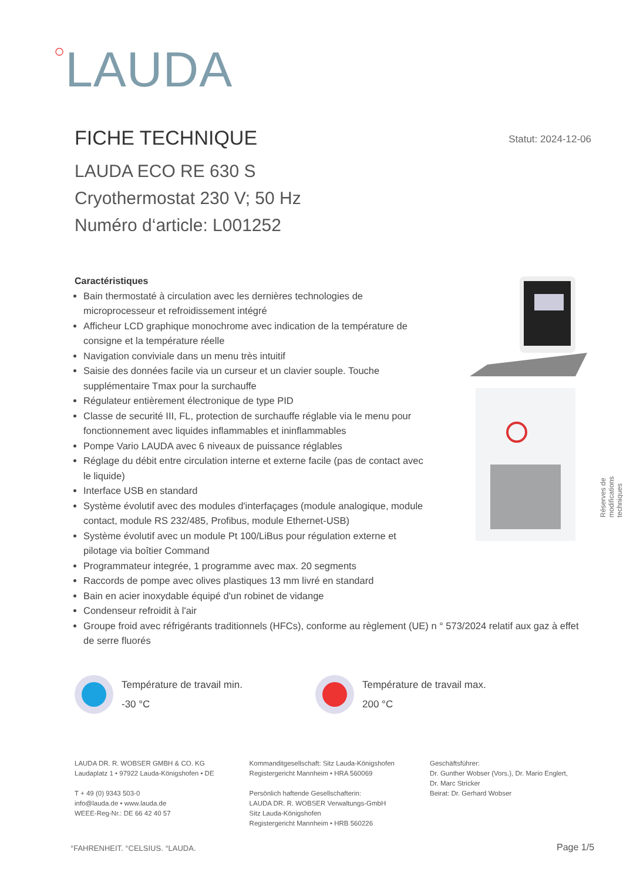○LAUDA
FICHE TECHNIQUE Statut: 2024-12-06
LAUDA ECO RE 630 S
Cryothermostat 230 V; 50 Hz
Numéro d‘article: L001252
Caractéristiques
Bain thermostaté à circulation avec les dernières technologies de microprocesseur et refroidissement intégré
Afficheur LCD graphique monochrome avec indication de la température de consigne et la température réelle
Navigation conviviale dans un menu très intuitif
Saisie des données facile via un curseur et un clavier souple. Touche supplémentaire Tmax pour la surchauffe
Régulateur entièrement électronique de type PID
Classe de securité III, FL, protection de surchauffe réglable via le menu pour fonctionnement avec liquides inflammables et ininflammables
Pompe Vario LAUDA avec 6 niveaux de puissance réglables
Réglage du débit entre circulation interne et externe facile (pas de contact avec le liquide)
Interface USB en standard
Système évolutif avec des modules d'interfaçages (module analogique, module contact, module RS 232/485, Profibus, module Ethernet-USB)
Système évolutif avec un module Pt 100/LiBus pour régulation externe et pilotage via boîtier Command
Programmateur integrée, 1 programme avec max. 20 segments
Raccords de pompe avec olives plastiques 13 mm livré en standard
Bain en acier inoxydable équipé d'un robinet de vidange
Condenseur refroidit à l'air
Groupe froid avec réfrigérants traditionnels (HFCs), conforme au règlement (UE) n ° 573/2024 relatif aux gaz à effet de serre fluorés
Réserves de modifications techniques
Température de travail min.
-30 °C
Température de travail max.
200 °C
LAUDA DR. R. WOBSER GMBH & CO. KG
Laudaplatz 1 • 97922 Lauda-Königshofen • DE
T + 49 (0) 9343 503-0
info@lauda.de • www.lauda.de
WEEE-Reg-Nr.: DE 66 42 40 57
Kommanditgesellschaft: Sitz Lauda-Königshofen
Registergericht Mannheim • HRA 560069
Persönlich haftende Gesellschafterin:
LAUDA DR. R. WOBSER Verwaltungs-GmbH
Sitz Lauda-Königshofen
Registergericht Mannheim • HRB 560226
Geschäftsführer:
Dr. Gunther Wobser (Vors.), Dr. Mario Englert,
Dr. Marc Stricker
Beirat: Dr. Gerhard Wobser
°FAHRENHEIT. °CELSIUS. °LAUDA. Page 1/5